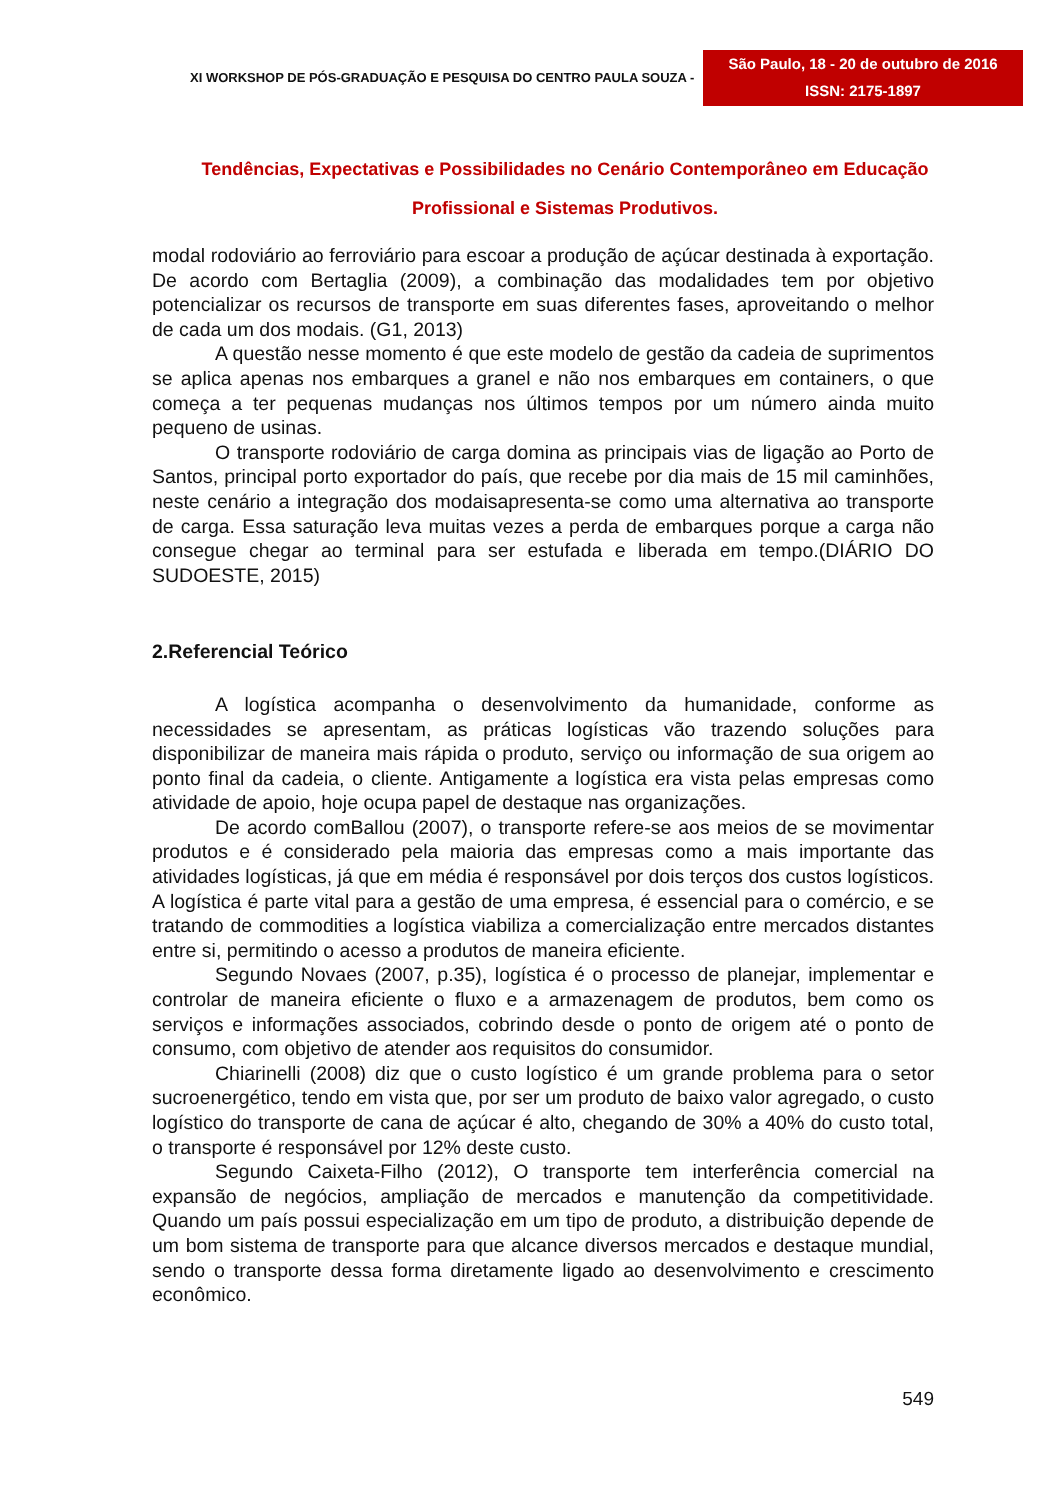XI WORKSHOP DE PÓS-GRADUAÇÃO E PESQUISA DO CENTRO PAULA SOUZA -
São Paulo, 18 - 20 de outubro de 2016
ISSN: 2175-1897
Tendências, Expectativas e Possibilidades no Cenário Contemporâneo em Educação
Profissional e Sistemas Produtivos.
modal rodoviário ao ferroviário para escoar a produção de açúcar destinada à exportação. De acordo com Bertaglia (2009), a combinação das modalidades tem por objetivo potencializar os recursos de transporte em suas diferentes fases, aproveitando o melhor de cada um dos modais. (G1, 2013)
A questão nesse momento é que este modelo de gestão da cadeia de suprimentos se aplica apenas nos embarques a granel e não nos embarques em containers, o que começa a ter pequenas mudanças nos últimos tempos por um número ainda muito pequeno de usinas.
O transporte rodoviário de carga domina as principais vias de ligação ao Porto de Santos, principal porto exportador do país, que recebe por dia mais de 15 mil caminhões, neste cenário a integração dos modaisapresenta-se como uma alternativa ao transporte de carga. Essa saturação leva muitas vezes a perda de embarques porque a carga não consegue chegar ao terminal para ser estufada e liberada em tempo.(DIÁRIO DO SUDOESTE, 2015)
2.Referencial Teórico
A logística acompanha o desenvolvimento da humanidade, conforme as necessidades se apresentam, as práticas logísticas vão trazendo soluções para disponibilizar de maneira mais rápida o produto, serviço ou informação de sua origem ao ponto final da cadeia, o cliente. Antigamente a logística era vista pelas empresas como atividade de apoio, hoje ocupa papel de destaque nas organizações.
De acordo comBallou (2007), o transporte refere-se aos meios de se movimentar produtos e é considerado pela maioria das empresas como a mais importante das atividades logísticas, já que em média é responsável por dois terços dos custos logísticos. A logística é parte vital para a gestão de uma empresa, é essencial para o comércio, e se tratando de commodities a logística viabiliza a comercialização entre mercados distantes entre si, permitindo o acesso a produtos de maneira eficiente.
Segundo Novaes (2007, p.35), logística é o processo de planejar, implementar e controlar de maneira eficiente o fluxo e a armazenagem de produtos, bem como os serviços e informações associados, cobrindo desde o ponto de origem até o ponto de consumo, com objetivo de atender aos requisitos do consumidor.
Chiarinelli (2008) diz que o custo logístico é um grande problema para o setor sucroenergético, tendo em vista que, por ser um produto de baixo valor agregado, o custo logístico do transporte de cana de açúcar é alto, chegando de 30% a 40% do custo total, o transporte é responsável por 12% deste custo.
Segundo Caixeta-Filho (2012), O transporte tem interferência comercial na expansão de negócios, ampliação de mercados e manutenção da competitividade. Quando um país possui especialização em um tipo de produto, a distribuição depende de um bom sistema de transporte para que alcance diversos mercados e destaque mundial, sendo o transporte dessa forma diretamente ligado ao desenvolvimento e crescimento econômico.
549